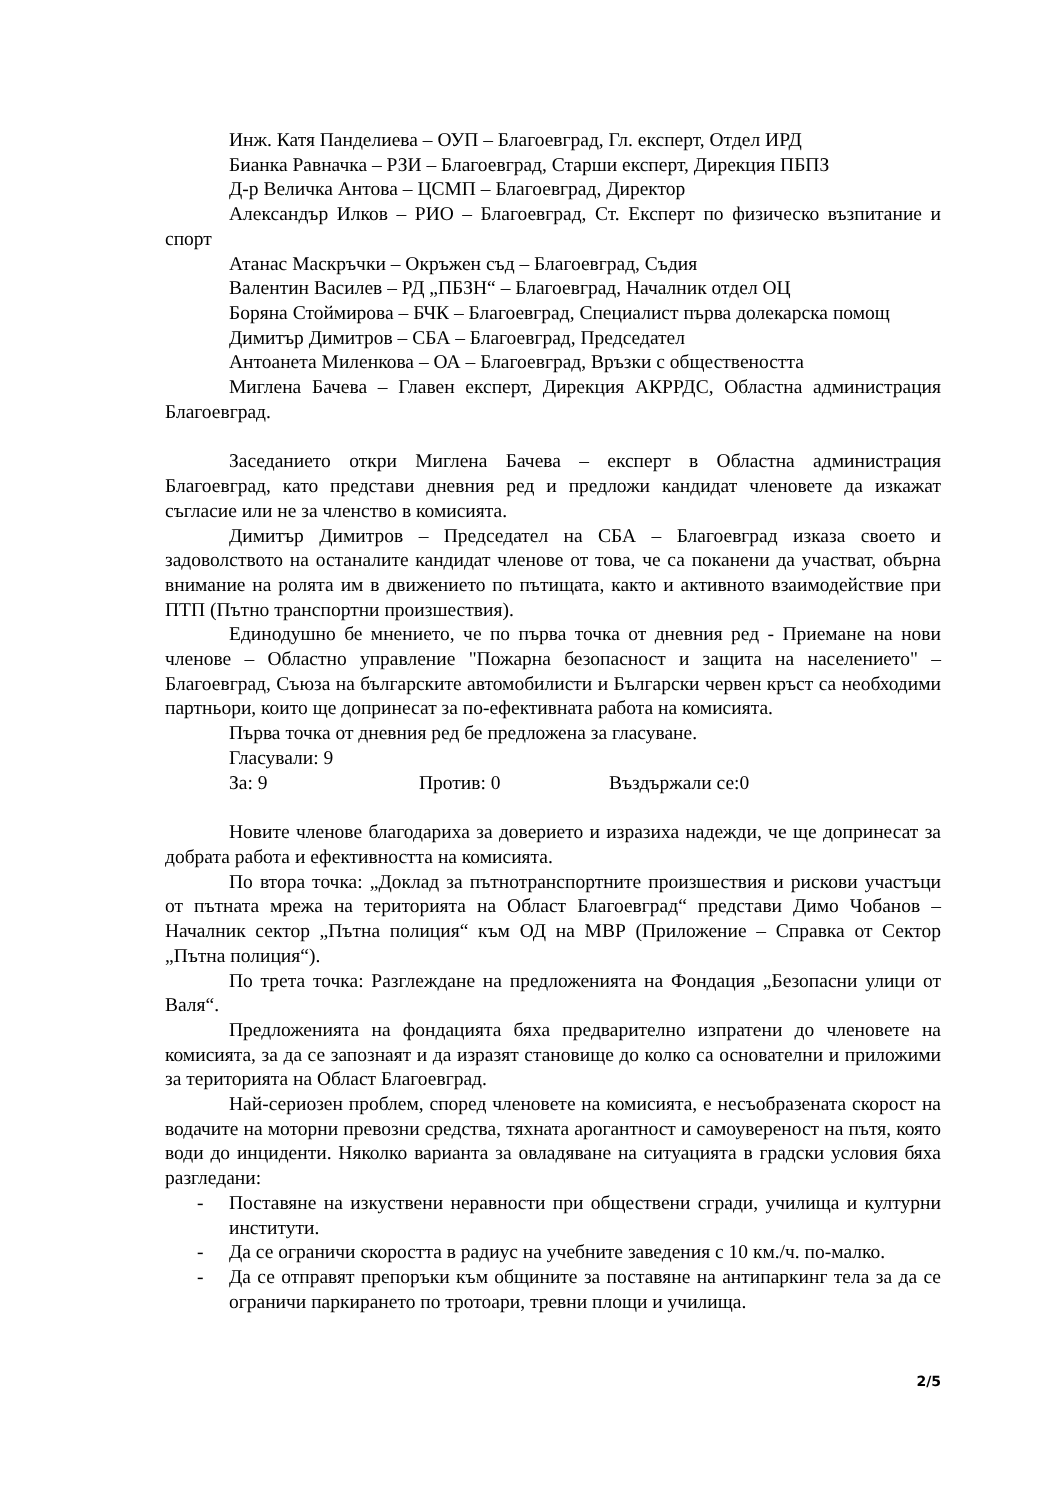Инж. Катя Панделиева – ОУП – Благоевград, Гл. експерт, Отдел ИРД
Бианка Равначка – РЗИ – Благоевград, Старши експерт, Дирекция ПБПЗ
Д-р Величка Антова – ЦСМП – Благоевград, Директор
Александър Илков – РИО – Благоевград, Ст. Експерт по физическо възпитание и спорт
Атанас Маскръчки – Окръжен съд – Благоевград, Съдия
Валентин Василев – РД „ПБЗН“ – Благоевград, Началник отдел ОЦ
Боряна Стоймирова – БЧК – Благоевград, Специалист първа долекарска помощ
Димитър Димитров – СБА – Благоевград, Председател
Антоанета Миленкова – ОА – Благоевград, Връзки с обществеността
Миглена Бачева – Главен експерт, Дирекция АКРРДС, Областна администрация Благоевград.
Заседанието откри Миглена Бачева – експерт в Областна администрация Благоевград, като представи дневния ред и предложи кандидат членовете да изкажат съгласие или не за членство в комисията.
Димитър Димитров – Председател на СБА – Благоевград изказа своето и задоволството на останалите кандидат членове от това, че са поканени да участват, обърна внимание на ролята им в движението по пътищата, както и активното взаимодействие при ПТП (Пътно транспортни произшествия).
Единодушно бе мнението, че по първа точка от дневния ред - Приемане на нови членове – Областно управление "Пожарна безопасност и защита на населението" – Благоевград, Съюза на българските автомобилисти и Български червен кръст са необходими партньори, които ще допринесат за по-ефективната работа на комисията.
Първа точка от дневния ред бе предложена за гласуване.
Гласували: 9
За: 9 Против: 0 Въздържали се:0
Новите членове благодариха за доверието и изразиха надежди, че ще допринесат за добрата работа и ефективността на комисията.
По втора точка: „Доклад за пътнотранспортните произшествия и рискови участъци от пътната мрежа на територията на Област Благоевград“ представи Димо Чобанов – Началник сектор „Пътна полиция“ към ОД на МВР (Приложение – Справка от Сектор „Пътна полиция“).
По трета точка: Разглеждане на предложенията на Фондация „Безопасни улици от Валя“.
Предложенията на фондацията бяха предварително изпратени до членовете на комисията, за да се запознаят и да изразят становище до колко са основателни и приложими за територията на Област Благоевград.
Най-сериозен проблем, според членовете на комисията, е несъобразената скорост на водачите на моторни превозни средства, тяхната арогантност и самоувереност на пътя, която води до инциденти. Няколко варианта за овладяване на ситуацията в градски условия бяха разгледани:
- Поставяне на изкуствени неравности при обществени сгради, училища и културни институти.
- Да се ограничи скоростта в радиус на учебните заведения с 10 км./ч. по-малко.
- Да се отправят препоръки към общините за поставяне на антипаркинг тела за да се ограничи паркирането по тротоари, тревни площи и училища.
2/5